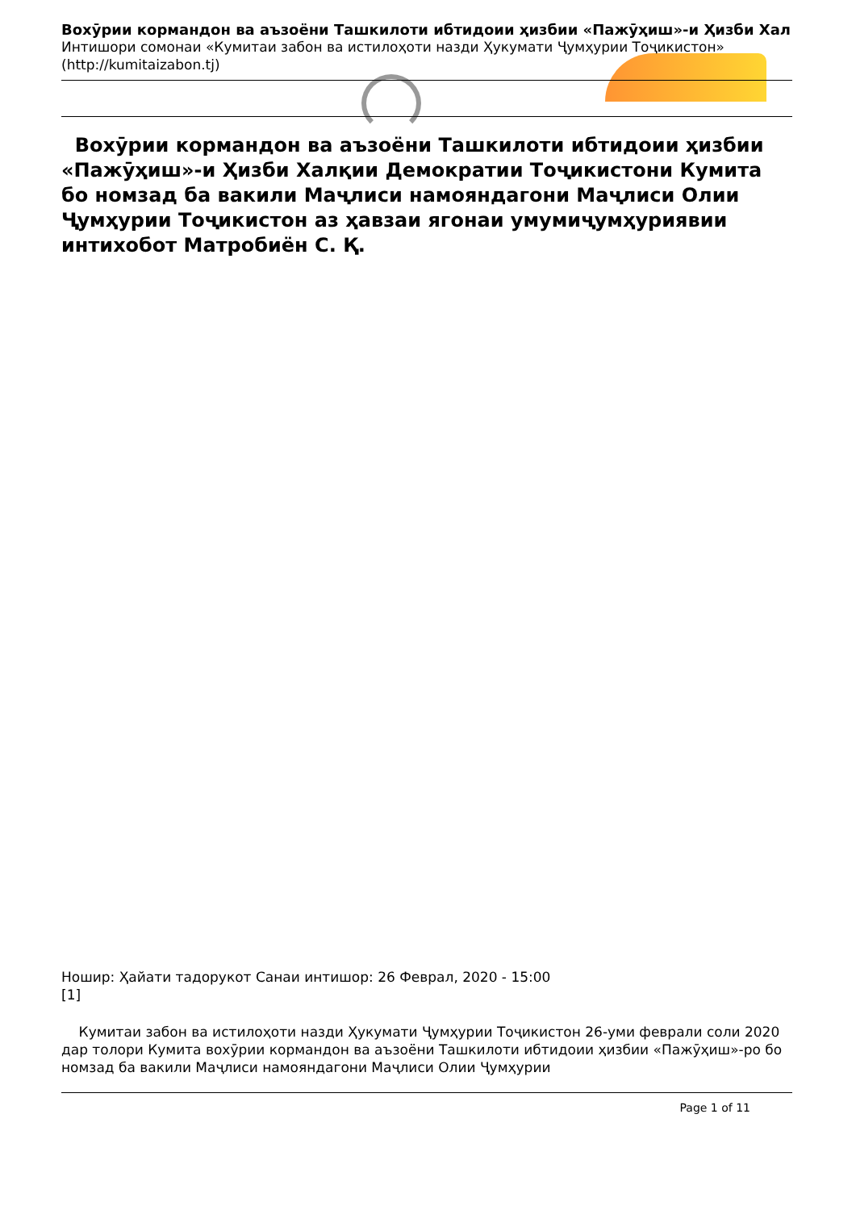Вохӯрии кормандон ва аъзоёни Ташкилоти ибтидоии ҳизбии «Пажӯҳиш»-и Ҳизби Хал
Интишори сомонаи «Кумитаи забон ва истилоҳоти назди Ҳукумати Ҷумҳурии Тоҷикистон»
(http://kumitaizabon.tj)
Вохӯрии кормандон ва аъзоёни Ташкилоти ибтидоии ҳизбии «Пажӯҳиш»-и Ҳизби Халқии Демократии Тоҷикистони Кумита бо номзад ба вакили Маҷлиси намояндагони Маҷлиси Олии Ҷумҳурии Тоҷикистон аз ҳавзаи ягонаи умумиҷумҳуриявии интихобот Матробиён С. Қ.
Ношир: Ҳайати тадорукот Санаи интишор: 26 Феврал, 2020 - 15:00
[1]
Кумитаи забон ва истилоҳоти назди Ҳукумати Ҷумҳурии Тоҷикистон 26-уми феврали соли 2020 дар толори Кумита вохӯрии кормандон ва аъзоёни Ташкилоти ибтидоии ҳизбии «Пажӯҳиш»-ро бо номзад ба вакили Маҷлиси намояндагони Маҷлиси Олии Ҷумҳурии
Page 1 of 11